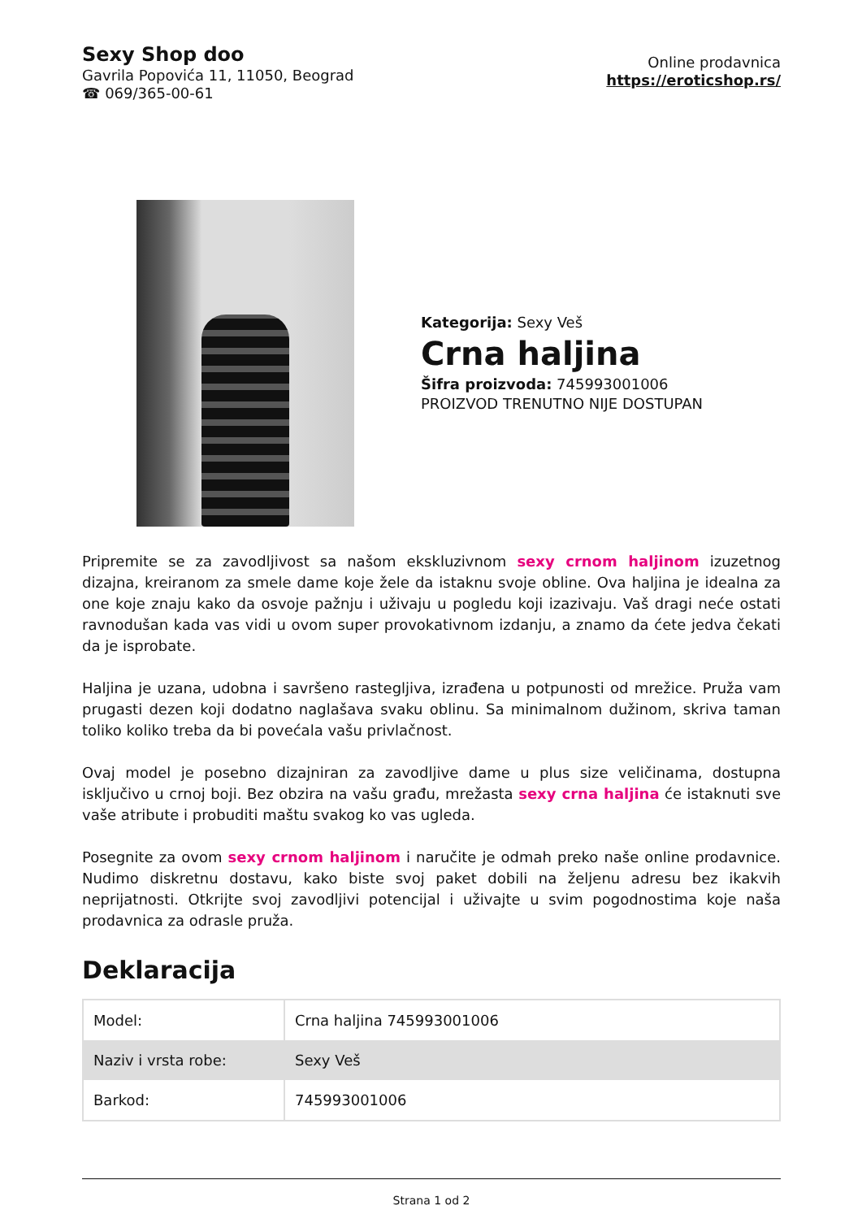Sexy Shop doo
Gavrila Popovića 11, 11050, Beograd
☎ 069/365-00-61
Online prodavnica
https://eroticshop.rs/
Kategorija: Sexy Veš
Crna haljina
Šifra proizvoda: 745993001006
PROIZVOD TRENUTNO NIJE DOSTUPAN
Pripremite se za zavodljivost sa našom ekskluzivnom sexy crnom haljinom izuzetnog dizajna, kreiranom za smele dame koje žele da istaknu svoje obline. Ova haljina je idealna za one koje znaju kako da osvoje pažnju i uživaju u pogledu koji izazivaju. Vaš dragi neće ostati ravnodušan kada vas vidi u ovom super provokativnom izdanju, a znamo da ćete jedva čekati da je isprobate.
Haljina je uzana, udobna i savršeno rastegljiva, izrađena u potpunosti od mrežice. Pruža vam prugasti dezen koji dodatno naglašava svaku oblinu. Sa minimalnom dužinom, skriva taman toliko koliko treba da bi povećala vašu privlačnost.
Ovaj model je posebno dizajniran za zavodljive dame u plus size veličinama, dostupna isključivo u crnoj boji. Bez obzira na vašu građu, mrežasta sexy crna haljina će istaknuti sve vaše atribute i probuditi maštu svakog ko vas ugleda.
Posegnite za ovom sexy crnom haljinom i naručite je odmah preko naše online prodavnice. Nudimo diskretnu dostavu, kako biste svoj paket dobili na željenu adresu bez ikakvih neprijatnosti. Otkrijte svoj zavodljivi potencijal i uživajte u svim pogodnostima koje naša prodavnica za odrasle pruža.
Deklaracija
| Model: | Crna haljina 745993001006 |
| Naziv i vrsta robe: | Sexy Veš |
| Barkod: | 745993001006 |
Strana 1 od 2